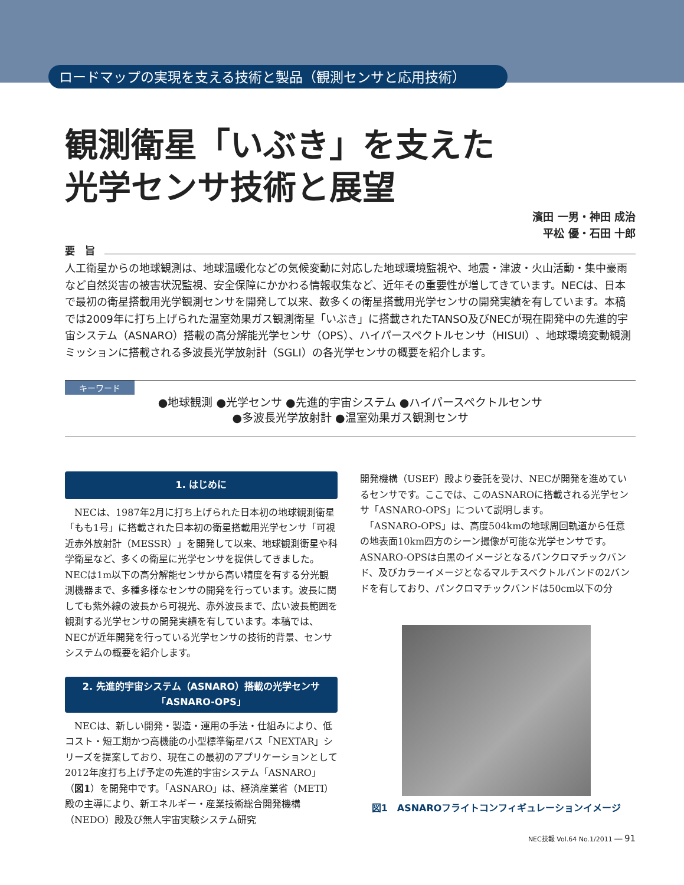ロードマップの実現を支える技術と製品（観測センサと応用技術）
観測衛星「いぶき」を支えた
光学センサ技術と展望
濱田 一男・神田 成治
平松 優・石田 十郎
要　旨
人工衛星からの地球観測は、地球温暖化などの気候変動に対応した地球環境監視や、地震・津波・火山活動・集中豪雨など自然災害の被害状況監視、安全保障にかかわる情報収集など、近年その重要性が増してきています。NECは、日本で最初の衛星搭載用光学観測センサを開発して以来、数多くの衛星搭載用光学センサの開発実績を有しています。本稿では2009年に打ち上げられた温室効果ガス観測衛星「いぶき」に搭載されたTANSO及びNECが現在開発中の先進的宇宙システム（ASNARO）搭載の高分解能光学センサ（OPS）、ハイパースペクトルセンサ（HISUI）、地球環境変動観測ミッションに搭載される多波長光学放射計（SGLI）の各光学センサの概要を紹介します。
キーワード
●地球観測 ●光学センサ ●先進的宇宙システム ●ハイパースペクトルセンサ
●多波長光学放射計 ●温室効果ガス観測センサ
1. はじめに
　NECは、1987年2月に打ち上げられた日本初の地球観測衛星「もも1号」に搭載された日本初の衛星搭載用光学センサ「可視近赤外放射計（MESSR）」を開発して以来、地球観測衛星や科学衛星など、多くの衛星に光学センサを提供してきました。NECは1m以下の高分解能センサから高い精度を有する分光観測機器まで、多種多様なセンサの開発を行っています。波長に関しても紫外線の波長から可視光、赤外波長まで、広い波長範囲を観測する光学センサの開発実績を有しています。本稿では、NECが近年開発を行っている光学センサの技術的背景、センサシステムの概要を紹介します。
2. 先進的宇宙システム（ASNARO）搭載の光学センサ
「ASNARO-OPS」
　NECは、新しい開発・製造・運用の手法・仕組みにより、低コスト・短工期かつ高機能の小型標準衛星バス「NEXTAR」シリーズを提案しており、現在この最初のアプリケーションとして2012年度打ち上げ予定の先進的宇宙システム「ASNARO」（図1）を開発中です。「ASNARO」は、経済産業省（METI）殿の主導により、新エネルギー・産業技術総合開発機構（NEDO）殿及び無人宇宙実験システム研究
開発機構（USEF）殿より委託を受け、NECが開発を進めているセンサです。ここでは、このASNAROに搭載される光学センサ「ASNARO-OPS」について説明します。
　「ASNARO-OPS」は、高度504kmの地球周回軌道から任意の地表面10km四方のシーン撮像が可能な光学センサです。ASNARO-OPSは白黒のイメージとなるパンクロマチックバンド、及びカラーイメージとなるマルチスペクトルバンドの2バンドを有しており、パンクロマチックバンドは50cm以下の分
図1　ASNAROフライトコンフィギュレーションイメージ
NEC技報 Vol.64 No.1/2011 ── 91